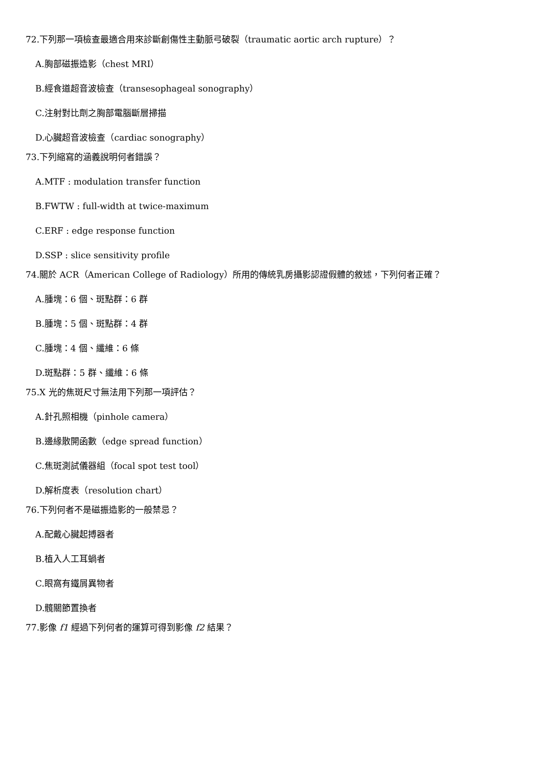72.下列那一項檢查最適合用來診斷創傷性主動脈弓破裂（traumatic aortic arch rupture）？
A.胸部磁振造影（chest MRI）
B.經食道超音波檢查（transesophageal sonography）
C.注射對比劑之胸部電腦斷層掃描
D.心臟超音波檢查（cardiac sonography）
73.下列縮寫的涵義說明何者錯誤？
A.MTF : modulation transfer function
B.FWTW : full-width at twice-maximum
C.ERF : edge response function
D.SSP : slice sensitivity profile
74.關於 ACR（American College of Radiology）所用的傳統乳房攝影認證假體的敘述，下列何者正確？
A.腫塊：6 個、斑點群：6 群
B.腫塊：5 個、斑點群：4 群
C.腫塊：4 個、纖維：6 條
D.斑點群：5 群、纖維：6 條
75.X 光的焦斑尺寸無法用下列那一項評估？
A.針孔照相機（pinhole camera）
B.邊緣散開函數（edge spread function）
C.焦斑測試儀器組（focal spot test tool）
D.解析度表（resolution chart）
76.下列何者不是磁振造影的一般禁忌？
A.配戴心臟起搏器者
B.植入人工耳蝸者
C.眼窩有鐵屑異物者
D.髖關節置換者
77.影像 f1 經過下列何者的運算可得到影像 f2 結果？